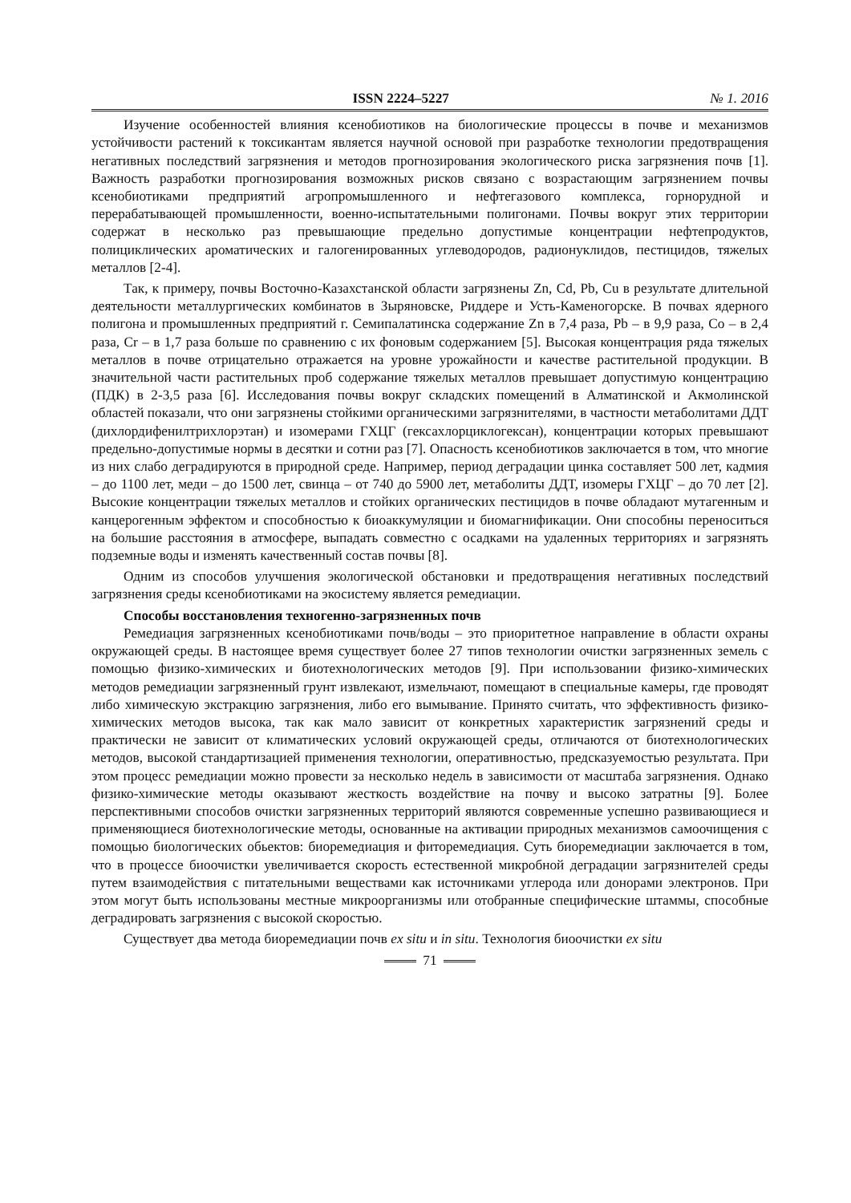ISSN 2224–5227
№ 1. 2016
Изучение особенностей влияния ксенобиотиков на биологические процессы в почве и механизмов устойчивости растений к токсикантам является научной основой при разработке технологии предотвращения негативных последствий загрязнения и методов прогнозирования экологического риска загрязнения почв [1]. Важность разработки прогнозирования возможных рисков связано с возрастающим загрязнением почвы ксенобиотиками предприятий агропромышленного и нефтегазового комплекса, горнорудной и перерабатывающей промышленности, военно-испытательными полигонами. Почвы вокруг этих территории содержат в несколько раз превышающие предельно допустимые концентрации нефтепродуктов, полициклических ароматических и галогенированных углеводородов, радионуклидов, пестицидов, тяжелых металлов [2-4].
Так, к примеру, почвы Восточно-Казахстанской области загрязнены Zn, Cd, Pb, Cu в результате длительной деятельности металлургических комбинатов в Зыряновске, Риддере и Усть-Каменогорске. В почвах ядерного полигона и промышленных предприятий г. Семипалатинска содержание Zn в 7,4 раза, Pb – в 9,9 раза, Co – в 2,4 раза, Cr – в 1,7 раза больше по сравнению с их фоновым содержанием [5]. Высокая концентрация ряда тяжелых металлов в почве отрицательно отражается на уровне урожайности и качестве растительной продукции. В значительной части растительных проб содержание тяжелых металлов превышает допустимую концентрацию (ПДК) в 2-3,5 раза [6]. Исследования почвы вокруг складских помещений в Алматинской и Акмолинской областей показали, что они загрязнены стойкими органическими загрязнителями, в частности метаболитами ДДТ (дихлордифенилтрихлорэтан) и изомерами ГХЦГ (гексахлорциклогексан), концентрации которых превышают предельно-допустимые нормы в десятки и сотни раз [7]. Опасность ксенобиотиков заключается в том, что многие из них слабо деградируются в природной среде. Например, период деградации цинка составляет 500 лет, кадмия – до 1100 лет, меди – до 1500 лет, свинца – от 740 до 5900 лет, метаболиты ДДТ, изомеры ГХЦГ – до 70 лет [2]. Высокие концентрации тяжелых металлов и стойких органических пестицидов в почве обладают мутагенным и канцерогенным эффектом и способностью к биоаккумуляции и биомагнификации. Они способны переноситься на большие расстояния в атмосфере, выпадать совместно с осадками на удаленных территориях и загрязнять подземные воды и изменять качественный состав почвы [8].
Одним из способов улучшения экологической обстановки и предотвращения негативных последствий загрязнения среды ксенобиотиками на экосистему является ремедиации.
Способы восстановления техногенно-загрязненных почв
Ремедиация загрязненных ксенобиотиками почв/воды – это приоритетное направление в области охраны окружающей среды. В настоящее время существует более 27 типов технологии очистки загрязненных земель с помощью физико-химических и биотехнологических методов [9]. При использовании физико-химических методов ремедиации загрязненный грунт извлекают, измельчают, помещают в специальные камеры, где проводят либо химическую экстракцию загрязнения, либо его вымывание. Принято считать, что эффективность физико-химических методов высока, так как мало зависит от конкретных характеристик загрязнений среды и практически не зависит от климатических условий окружающей среды, отличаются от биотехнологических методов, высокой стандартизацией применения технологии, оперативностью, предсказуемостью результата. При этом процесс ремедиации можно провести за несколько недель в зависимости от масштаба загрязнения. Однако физико-химические методы оказывают жесткость воздействие на почву и высоко затратны [9]. Более перспективными способов очистки загрязненных территорий являются современные успешно развивающиеся и применяющиеся биотехнологические методы, основанные на активации природных механизмов самоочищения с помощью биологических обьектов: биоремедиация и фиторемедиация. Суть биоремедиации заключается в том, что в процессе биоочистки увеличивается скорость естественной микробной деградации загрязнителей среды путем взаимодействия с питательными веществами как источниками углерода или донорами электронов. При этом могут быть использованы местные микроорганизмы или отобранные специфические штаммы, способные деградировать загрязнения с высокой скоростью.
Существует два метода биоремедиации почв ex situ и in situ. Технология биоочистки ex situ
71